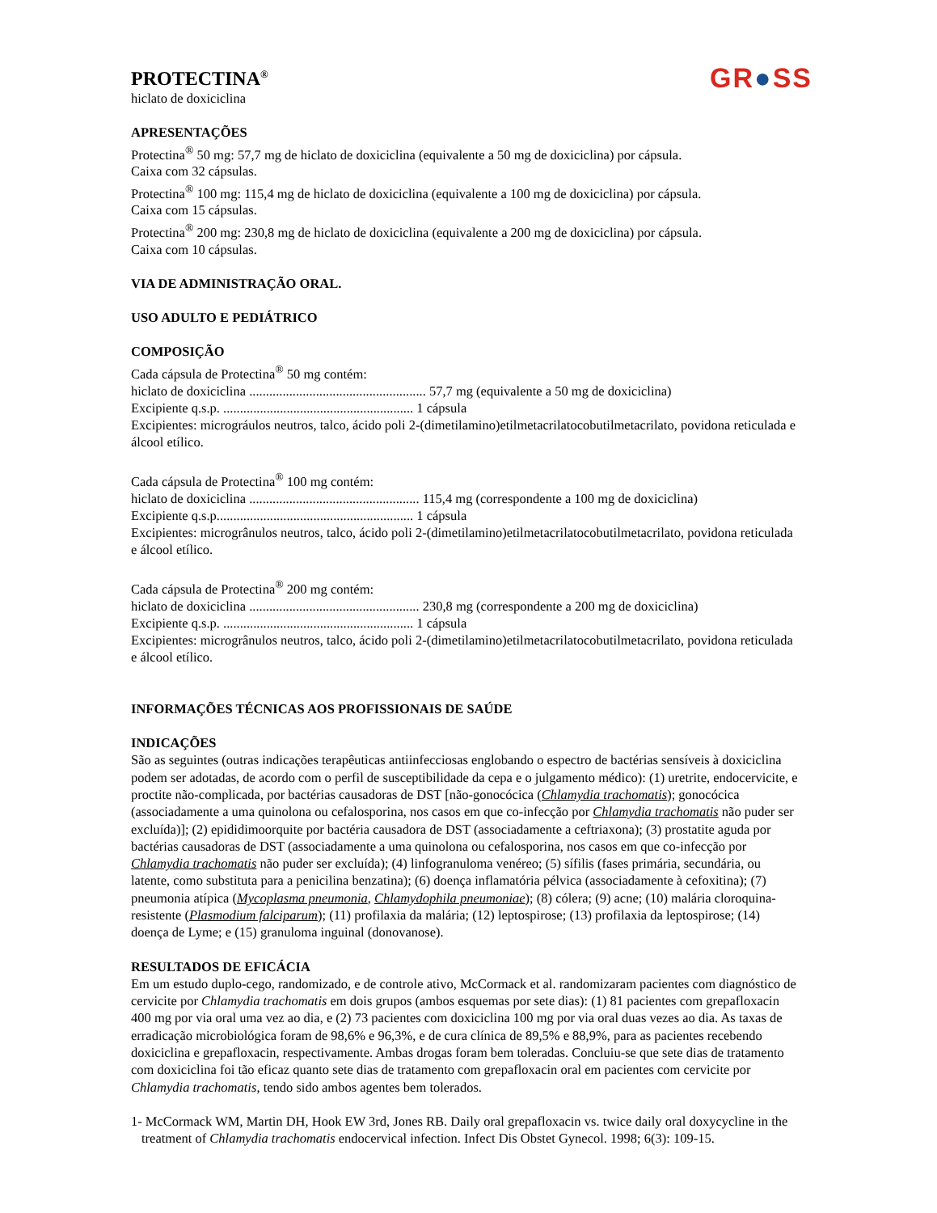PROTECTINA<sup>®</sup>
hiclato de doxiciclina
GR●SS
APRESENTAÇÕES
Protectina<sup>®</sup> 50 mg: 57,7 mg de hiclato de doxiciclina (equivalente a 50 mg de doxiciclina) por cápsula.
Caixa com 32 cápsulas.
Protectina<sup>®</sup> 100 mg: 115,4 mg de hiclato de doxiciclina (equivalente a 100 mg de doxiciclina) por cápsula.
Caixa com 15 cápsulas.
Protectina<sup>®</sup> 200 mg: 230,8 mg de hiclato de doxiciclina (equivalente a 200 mg de doxiciclina) por cápsula.
Caixa com 10 cápsulas.
VIA DE ADMINISTRAÇÃO ORAL.
USO ADULTO E PEDIÁTRICO
COMPOSIÇÃO
Cada cápsula de Protectina<sup>®</sup> 50 mg contém:
hiclato de doxiciclina ..................................................... 57,7 mg (equivalente a 50 mg de doxiciclina)
Excipiente q.s.p. ......................................................... 1 cápsula
Excipientes: micrográulos neutros, talco, ácido poli 2-(dimetilamino)etilmetacrilatocobutilmetacrilato, povidona reticulada e álcool etílico.
Cada cápsula de Protectina<sup>®</sup> 100 mg contém:
hiclato de doxiciclina ................................................... 115,4 mg (correspondente a 100 mg de doxiciclina)
Excipiente q.s.p........................................................... 1 cápsula
Excipientes: microgrânulos neutros, talco, ácido poli 2-(dimetilamino)etilmetacrilatocobutilmetacrilato, povidona reticulada e álcool etílico.
Cada cápsula de Protectina<sup>®</sup> 200 mg contém:
hiclato de doxiciclina ................................................... 230,8 mg (correspondente a 200 mg de doxiciclina)
Excipiente q.s.p. ......................................................... 1 cápsula
Excipientes: microgrânulos neutros, talco, ácido poli 2-(dimetilamino)etilmetacrilatocobutilmetacrilato, povidona reticulada e álcool etílico.
INFORMAÇÕES TÉCNICAS AOS PROFISSIONAIS DE SAÚDE
INDICAÇÕES
São as seguintes (outras indicações terapêuticas antiinfecciosas englobando o espectro de bactérias sensíveis à doxiciclina podem ser adotadas, de acordo com o perfil de susceptibilidade da cepa e o julgamento médico): (1) uretrite, endocervicite, e proctite não-complicada, por bactérias causadoras de DST [não-gonocócica (Chlamydia trachomatis); gonocócica (associadamente a uma quinolona ou cefalosporina, nos casos em que co-infecção por Chlamydia trachomatis não puder ser excluída)]; (2) epididimoorquite por bactéria causadora de DST (associadamente a ceftriaxona); (3) prostatite aguda por bactérias causadoras de DST (associadamente a uma quinolona ou cefalosporina, nos casos em que co-infecção por Chlamydia trachomatis não puder ser excluída); (4) linfogranuloma venéreo; (5) sífilis (fases primária, secundária, ou latente, como substituta para a penicilina benzatina); (6) doença inflamatória pélvica (associadamente à cefoxitina); (7) pneumonia atípica (Mycoplasma pneumonia, Chlamydophila pneumoniae); (8) cólera; (9) acne; (10) malária cloroquina-resistente (Plasmodium falciparum); (11) profilaxia da malária; (12) leptospirose; (13) profilaxia da leptospirose; (14) doença de Lyme; e (15) granuloma inguinal (donovanose).
RESULTADOS DE EFICÁCIA
Em um estudo duplo-cego, randomizado, e de controle ativo, McCormack et al. randomizaram pacientes com diagnóstico de cervicite por Chlamydia trachomatis em dois grupos (ambos esquemas por sete dias): (1) 81 pacientes com grepafloxacin 400 mg por via oral uma vez ao dia, e (2) 73 pacientes com doxiciclina 100 mg por via oral duas vezes ao dia. As taxas de erradicação microbiológica foram de 98,6% e 96,3%, e de cura clínica de 89,5% e 88,9%, para as pacientes recebendo doxiciclina e grepafloxacin, respectivamente. Ambas drogas foram bem toleradas. Concluiu-se que sete dias de tratamento com doxiciclina foi tão eficaz quanto sete dias de tratamento com grepafloxacin oral em pacientes com cervicite por Chlamydia trachomatis, tendo sido ambos agentes bem tolerados.
1- McCormack WM, Martin DH, Hook EW 3rd, Jones RB. Daily oral grepafloxacin vs. twice daily oral doxycycline in the treatment of Chlamydia trachomatis endocervical infection. Infect Dis Obstet Gynecol. 1998; 6(3): 109-15.